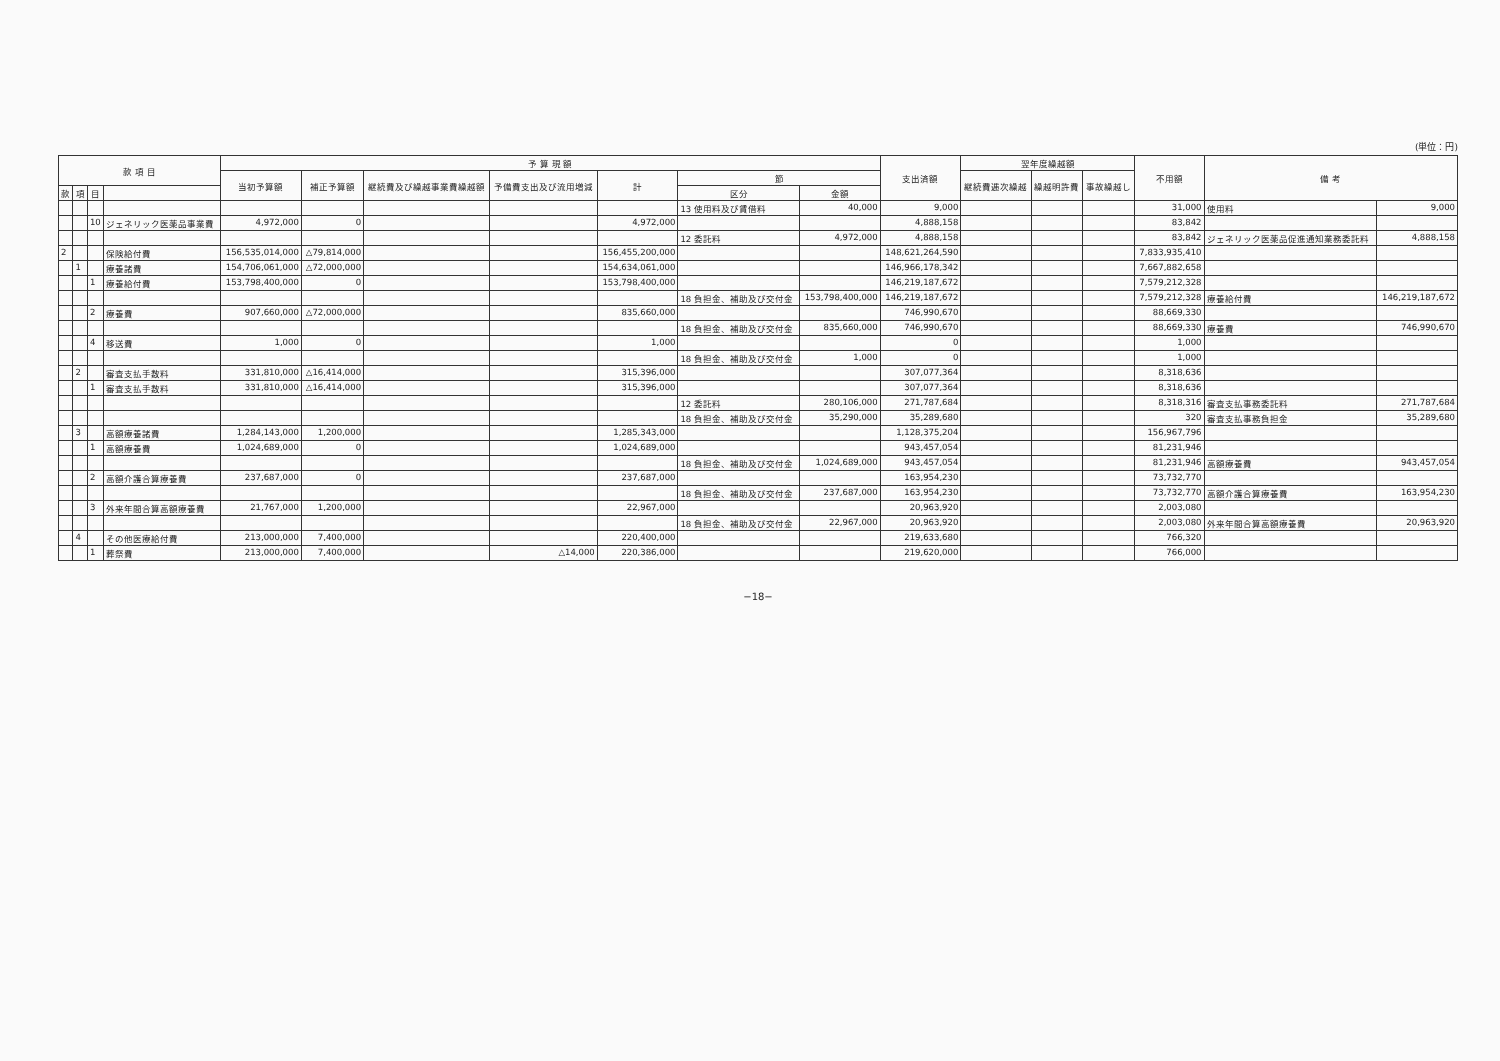(単位：円)
| 款 項 目 | | | | 予 算 現 額 | | | | | | | 支出済額 | 翌年度繰越額 | | | 不用額 | 備 考 | |
| --- | --- | --- | --- | --- | --- | --- | --- | --- | --- | --- | --- | --- | --- | --- | --- | --- | --- |
| | | | | 当初予算額 | 補正予算額 | 継続費及び繰越事業費繰越額 | 予備費支出及び流用増減 | 計 | 節 | | | 継続費逓次繰越 | 繰越明許費 | 事故繰越し | | | |
| 款 | 項 | 目 | | | | | | | 区分 | 金額 | | | | | | | |
| | | | | | | | | | 13 使用料及び賃借料 | 40,000 | 9,000 | | | | 31,000 | 使用料 | 9,000 |
| | | 10 | ジェネリック医薬品事業費 | 4,972,000 | 0 | | | 4,972,000 | | | 4,888,158 | | | | 83,842 | | |
| | | | | | | | | | 12 委託料 | 4,972,000 | 4,888,158 | | | | 83,842 | ジェネリック医薬品促進通知業務委託料 | 4,888,158 |
| 2 | | | 保険給付費 | 156,535,014,000 | △79,814,000 | | | 156,455,200,000 | | | 148,621,264,590 | | | | 7,833,935,410 | | |
| | 1 | | 療養諸費 | 154,706,061,000 | △72,000,000 | | | 154,634,061,000 | | | 146,966,178,342 | | | | 7,667,882,658 | | |
| | | 1 | 療養給付費 | 153,798,400,000 | 0 | | | 153,798,400,000 | | | 146,219,187,672 | | | | 7,579,212,328 | | |
| | | | | | | | | | 18 負担金、補助及び交付金 | 153,798,400,000 | 146,219,187,672 | | | | 7,579,212,328 | 療養給付費 | 146,219,187,672 |
| | | 2 | 療養費 | 907,660,000 | △72,000,000 | | | 835,660,000 | | | 746,990,670 | | | | 88,669,330 | | |
| | | | | | | | | | 18 負担金、補助及び交付金 | 835,660,000 | 746,990,670 | | | | 88,669,330 | 療養費 | 746,990,670 |
| | | 4 | 移送費 | 1,000 | 0 | | | 1,000 | | | 0 | | | | 1,000 | | |
| | | | | | | | | | 18 負担金、補助及び交付金 | 1,000 | 0 | | | | 1,000 | | |
| | 2 | | 審査支払手数料 | 331,810,000 | △16,414,000 | | | 315,396,000 | | | 307,077,364 | | | | 8,318,636 | | |
| | | 1 | 審査支払手数料 | 331,810,000 | △16,414,000 | | | 315,396,000 | | | 307,077,364 | | | | 8,318,636 | | |
| | | | | | | | | | 12 委託料 | 280,106,000 | 271,787,684 | | | | 8,318,316 | 審査支払事務委託料 | 271,787,684 |
| | | | | | | | | | 18 負担金、補助及び交付金 | 35,290,000 | 35,289,680 | | | | 320 | 審査支払事務負担金 | 35,289,680 |
| | 3 | | 高額療養諸費 | 1,284,143,000 | 1,200,000 | | | 1,285,343,000 | | | 1,128,375,204 | | | | 156,967,796 | | |
| | | 1 | 高額療養費 | 1,024,689,000 | 0 | | | 1,024,689,000 | | | 943,457,054 | | | | 81,231,946 | | |
| | | | | | | | | | 18 負担金、補助及び交付金 | 1,024,689,000 | 943,457,054 | | | | 81,231,946 | 高額療養費 | 943,457,054 |
| | | 2 | 高額介護合算療養費 | 237,687,000 | 0 | | | 237,687,000 | | | 163,954,230 | | | | 73,732,770 | | |
| | | | | | | | | | 18 負担金、補助及び交付金 | 237,687,000 | 163,954,230 | | | | 73,732,770 | 高額介護合算療養費 | 163,954,230 |
| | | 3 | 外来年間合算高額療養費 | 21,767,000 | 1,200,000 | | | 22,967,000 | | | 20,963,920 | | | | 2,003,080 | | |
| | | | | | | | | | 18 負担金、補助及び交付金 | 22,967,000 | 20,963,920 | | | | 2,003,080 | 外来年間合算高額療養費 | 20,963,920 |
| | 4 | | その他医療給付費 | 213,000,000 | 7,400,000 | | | 220,400,000 | | | 219,633,680 | | | | 766,320 | | |
| | | 1 | 葬祭費 | 213,000,000 | 7,400,000 | | △14,000 | 220,386,000 | | | 219,620,000 | | | | 766,000 | | |
−18−